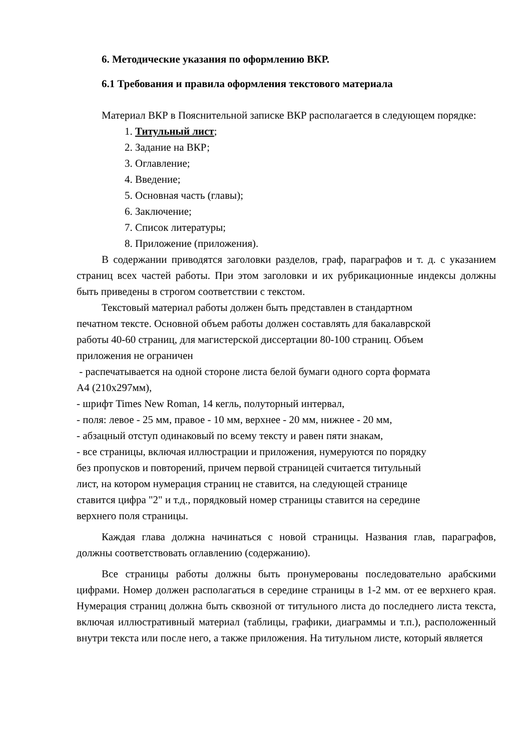6. Методические указания по оформлению ВКР.
6.1 Требования и правила оформления текстового материала
Материал ВКР в Пояснительной записке ВКР располагается в следующем порядке:
1. Титульный лист;
2. Задание на ВКР;
3. Оглавление;
4. Введение;
5. Основная часть (главы);
6. Заключение;
7. Список литературы;
8. Приложение (приложения).
В содержании приводятся заголовки разделов, граф, параграфов и т. д. с указанием страниц всех частей работы. При этом заголовки и их рубрикационные индексы должны быть приведены в строгом соответствии с текстом.
Текстовый материал работы должен быть представлен в стандартном
печатном тексте. Основной объем работы должен составлять для бакалаврской
работы 40-60 страниц, для магистерской диссертации 80-100 страниц. Объем
приложения не ограничен
- распечатывается на одной стороне листа белой бумаги одного сорта формата
А4 (210х297мм),
- шрифт Times New Roman, 14 кегль, полуторный интервал,
- поля: левое - 25 мм, правое - 10 мм, верхнее - 20 мм, нижнее - 20 мм,
- абзацный отступ одинаковый по всему тексту и равен пяти знакам,
- все страницы, включая иллюстрации и приложения, нумеруются по порядку
без пропусков и повторений, причем первой страницей считается титульный
лист, на котором нумерация страниц не ставится, на следующей странице
ставится цифра "2" и т.д., порядковый номер страницы ставится на середине
верхнего поля страницы.
Каждая глава должна начинаться с новой страницы. Названия глав, параграфов, должны соответствовать оглавлению (содержанию).
Все страницы работы должны быть пронумерованы последовательно арабскими цифрами. Номер должен располагаться в середине страницы в 1-2 мм. от ее верхнего края. Нумерация страниц должна быть сквозной от титульного листа до последнего листа текста, включая иллюстративный материал (таблицы, графики, диаграммы и т.п.), расположенный внутри текста или после него, а также приложения. На титульном листе, который является